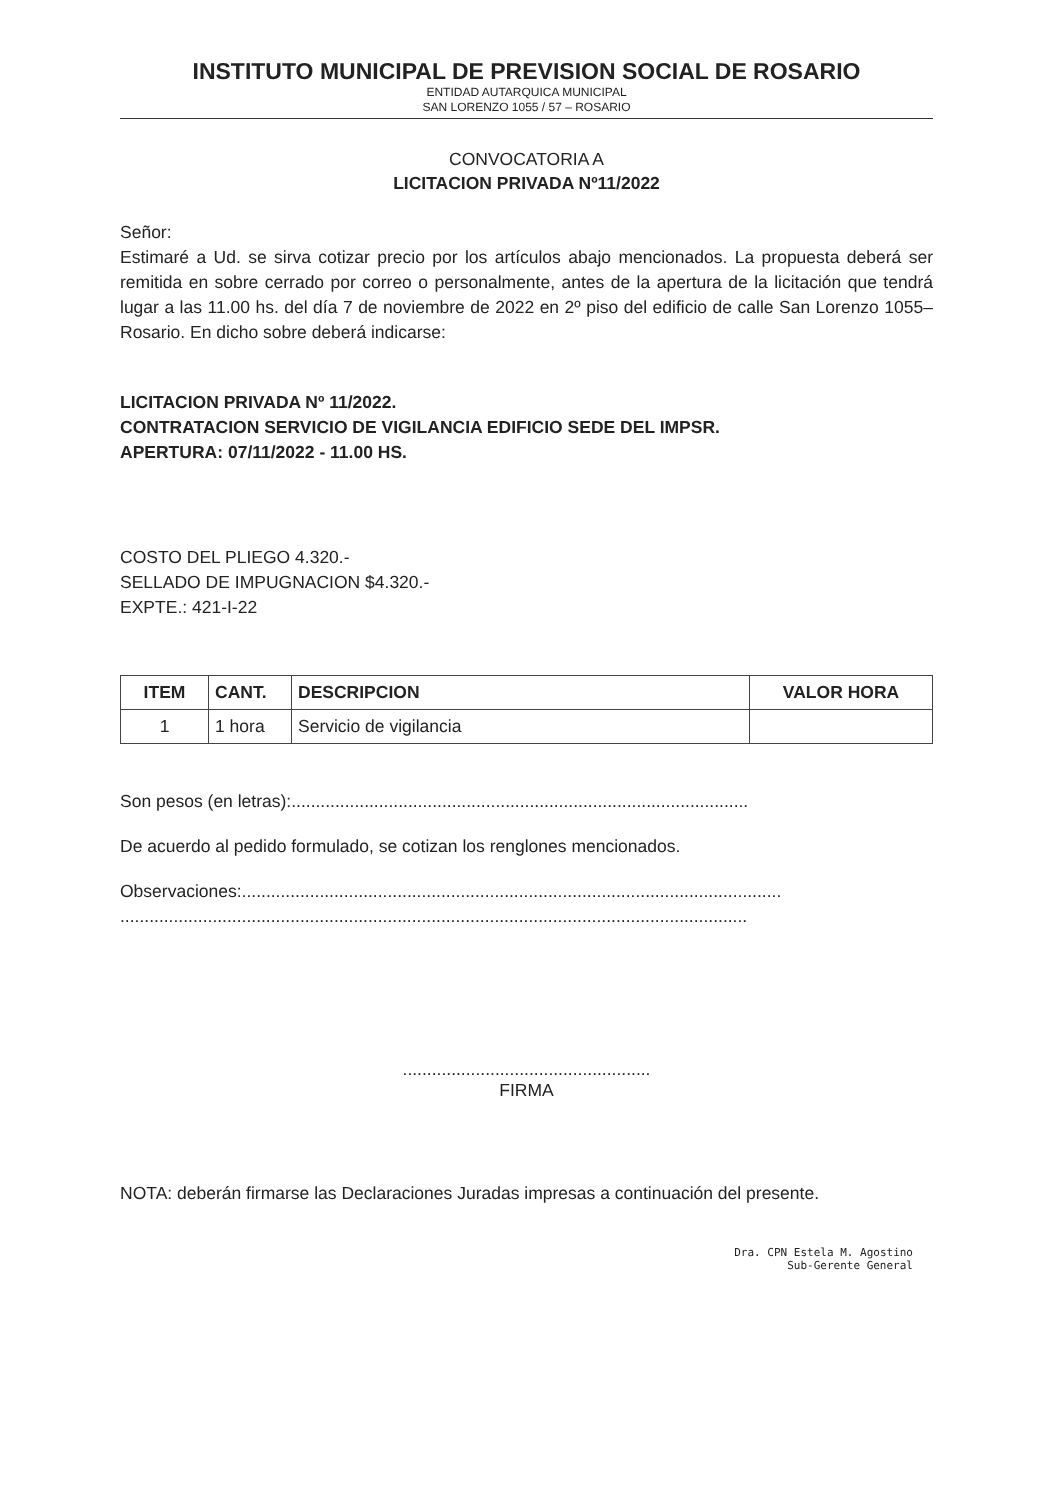INSTITUTO MUNICIPAL DE PREVISION SOCIAL DE ROSARIO
ENTIDAD AUTARQUICA MUNICIPAL
SAN LORENZO 1055 / 57 – ROSARIO
CONVOCATORIA A
LICITACION PRIVADA Nº11/2022
Señor:
Estimaré a Ud. se sirva cotizar precio por los artículos abajo mencionados. La propuesta deberá ser remitida en sobre cerrado por correo o personalmente, antes de la apertura de la licitación que tendrá lugar a las 11.00 hs. del día 7 de noviembre de 2022 en 2º piso del edificio de calle San Lorenzo 1055–Rosario. En dicho sobre deberá indicarse:
LICITACION PRIVADA Nº 11/2022.
CONTRATACION SERVICIO DE VIGILANCIA EDIFICIO SEDE DEL IMPSR.
APERTURA: 07/11/2022 - 11.00 HS.
COSTO DEL PLIEGO 4.320.-
SELLADO DE IMPUGNACION $4.320.-
EXPTE.: 421-I-22
| ITEM | CANT. | DESCRIPCION | VALOR HORA |
| --- | --- | --- | --- |
| 1 | 1 hora | Servicio de vigilancia | |
Son pesos (en letras):..............................................................................................
De acuerdo al pedido formulado, se cotizan los renglones mencionados.
Observaciones:...............................................................................................................
.................................................................................................................................
...................................................
FIRMA
NOTA: deberán firmarse las Declaraciones Juradas impresas a continuación del presente.
Dra. CPN Estela M. Agostino
Sub-Gerente General